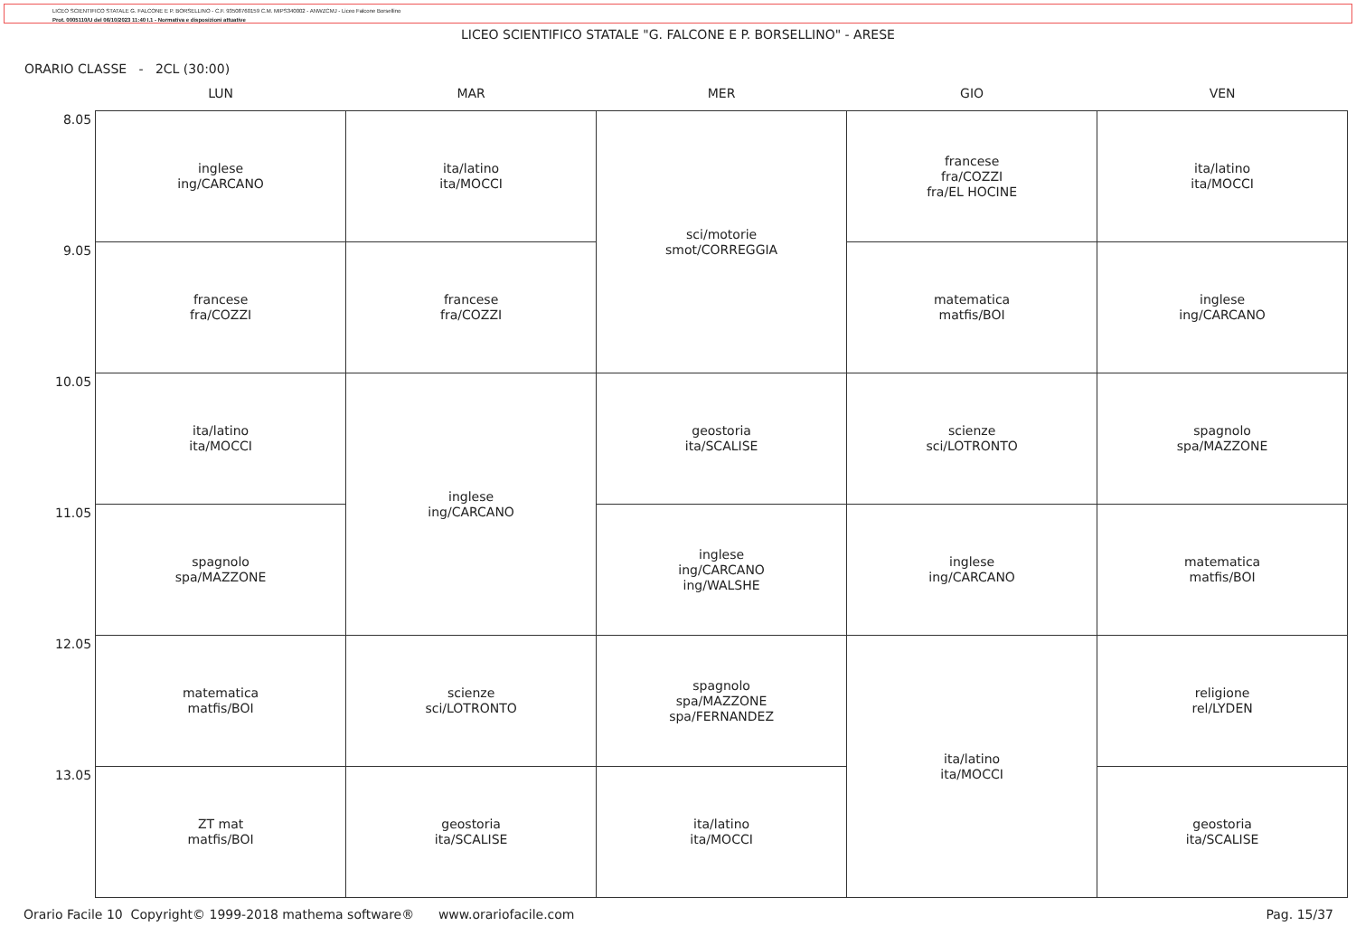LICEO SCIENTIFICO STATALE G. FALCONE E P. BORSELLINO - C.F. 93508760159 C.M. MIPS340002 - ANWZCMJ - Liceo Falcone Borsellino
Prot. 0005110/U del 06/10/2023 11:40 I.1 - Normativa e disposizioni attuative
LICEO SCIENTIFICO STATALE "G. FALCONE E P. BORSELLINO" - ARESE
ORARIO CLASSE - 2CL (30:00)
| | LUN | MAR | MER | GIO | VEN |
| --- | --- | --- | --- | --- | --- |
| 8.05 | inglese ing/CARCANO | ita/latino ita/MOCCI | sci/motorie smot/CORREGGIA | francese fra/COZZI fra/EL HOCINE | ita/latino ita/MOCCI |
| 9.05 | francese fra/COZZI | francese fra/COZZI | | matematica matfis/BOI | inglese ing/CARCANO |
| 10.05 | ita/latino ita/MOCCI | inglese ing/CARCANO | geostoria ita/SCALISE | scienze sci/LOTRONTO | spagnolo spa/MAZZONE |
| 11.05 | spagnolo spa/MAZZONE | | inglese ing/CARCANO ing/WALSHE | inglese ing/CARCANO | matematica matfis/BOI |
| 12.05 | matematica matfis/BOI | scienze sci/LOTRONTO | spagnolo spa/MAZZONE spa/FERNANDEZ | ita/latino ita/MOCCI | religione rel/LYDEN |
| 13.05 | ZT mat matfis/BOI | geostoria ita/SCALISE | ita/latino ita/MOCCI | | geostoria ita/SCALISE |
Orario Facile 10 Copyright© 1999-2018 mathema software® www.orariofacile.com Pag. 15/37